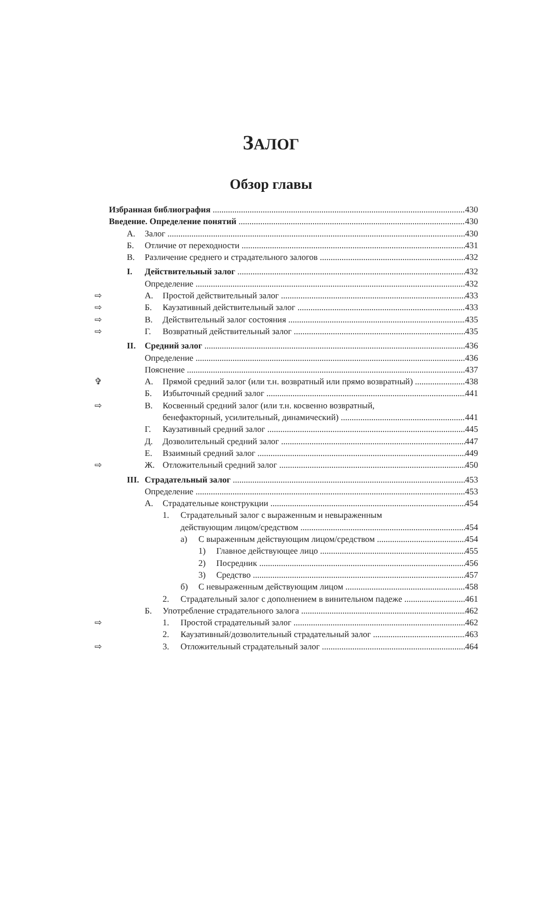ЗАЛОГ
Обзор главы
Избранная библиография 430
Введение. Определение понятий 430
А. Залог 430
Б. Отличие от переходности 431
В. Различение среднего и страдательного залогов 432
I. Действительный залог 432
Определение 432
⇨ А. Простой действительный залог 433
⇨ Б. Каузативный действительный залог 433
⇨ В. Действительный залог состояния 435
⇨ Г. Возвратный действительный залог 435
II. Средний залог 436
Определение 436
Пояснение 437
✞ А. Прямой средний залог (или т.н. возвратный или прямо возвратный) 438
Б. Избыточный средний залог 441
⇨ В. Косвенный средний залог (или т.н. косвенно возвратный,
бенефакторный, усилительный, динамический) 441
Г. Каузативный средний залог 445
Д. Дозволительный средний залог 447
Е. Взаимный средний залог 449
⇨ Ж. Отложительный средний залог 450
III. Страдательный залог 453
Определение 453
А. Страдательные конструкции 454
1. Страдательный залог с выраженным и невыраженным
действующим лицом/средством 454
а) С выраженным действующим лицом/средством 454
1) Главное действующее лицо 455
2) Посредник 456
3) Средство 457
б) С невыраженным действующим лицом 458
2. Страдательный залог с дополнением в винительном падеже 461
Б. Употребление страдательного залога 462
⇨ 1. Простой страдательный залог 462
2. Каузативный/дозволительный страдательный залог 463
⇨ 3. Отложительный страдательный залог 464